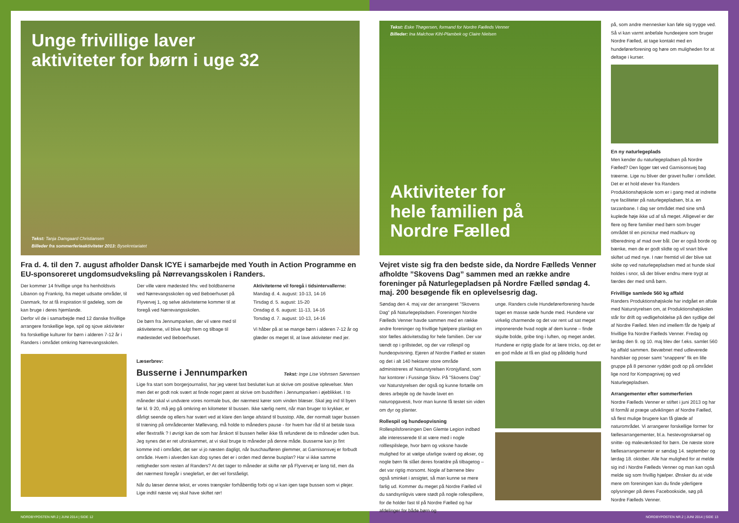Unge frivillige laver
aktiviteter for børn i uge 32
Tekst: Tanja Damgaard Christiansen
Billeder fra sommerferieaktiviteter 2013: Bysekretariatet
Fra d. 4. til den 7. august afholder Dansk ICYE i samarbejde med Youth in Action Programme en EU-sponsoreret ungdomsudveksling på Nørrevangsskolen i Randers.
Der kommer 14 frivillige unge fra henholdsvis Libanon og Frankrig, fra meget udsatte områder, til Danmark, for at få inspiration til gadeleg, som de kan bruge i deres hjemlande.
Derfor vil de i samarbejde med 12 danske frivillige arrangere forskellige lege, spil og sjove aktiviteter fra forskellige kulturer for børn i alderen 7-12 år i Randers i området omkring Nørrevangsskolen.
Der ville være mødested hhv. ved boldbanerne ved Nørrevangsskolen og ved Beboerhuset på Flyvervej 1, og selve aktiviteterne kommer til at foregå ved Nørrevangsskolen.
De børn fra Jennumparken, der vil være med til aktiviteterne, vil blive fulgt frem og tilbage til mødestedet ved Beboerhuset.
Aktiviteterne vil foregå i tidsintervallerne:
Mandag d. 4. august: 10-13, 14-16
Tirsdag d. 5. august: 15-20
Onsdag d. 6. august: 11-13, 14-16
Torsdag d. 7. august: 10-13, 14-16
Vi håber på at se mange børn i alderen 7-12 år og glæder os meget til, at lave aktiviteter med jer.
Læserbrev:
Busserne i Jennumparken Tekst: Inge Lise Vohnsen Sørensen
Lige fra start som borgerjournalist, har jeg været fast besluttet kun at skrive om positive oplevelser. Men men det er godt nok svært at finde noget pænt at skrive om busdriften i Jennumparken i øjeblikket. I to måneder skal vi undvære vores normale bus, der nærmest kører som vinden blæser. Skal jeg ind til byen før kl. 9 20, må jeg gå omkring en kilometer til bussen. Ikke særlig nemt, når man bruger to krykker, er dårligt seende og ellers har svært ved at klare den lange afstand til busstop. Alle, der normalt tager bussen til træning på områdecenter Møllevang, må holde to måneders pause - for hvem har råd til at betale taxa eller flextrafik ? I øvrigt kan de som har årskort til bussen heller ikke få refunderet de to måneder uden bus.
Jeg synes det er ret uforskammet, at vi skal bruge to måneder på denne måde. Busserne kan jo fint komme ind i området, det ser vi jo næsten dagligt, når buschaufføren glemmer, at Garnisonsvej er forbudt område. Hvem i alverden kan dog synes det er i orden med denne busplan? Har vi ikke samme rettigheder som resten af Randers? At det tager to måneder at skifte rør på Flyvervej er lang tid, men da det nærmest foregår i sneglefart, er det vel forståeligt.
Når du læser denne tekst, er vores trængsler forhåbentlig forbi og vi kan igen tage bussen som vi plejer. Lige indtil næste vej skal have skiftet rør!
NORDBYPOSTEN NR.2 | JUNI 2014 | SIDE 12
Tekst: Eske Thøgersen, formand for Nordre Fælleds Venner
Billeder: Ina Malchow Kihl-Plambek og Claire Nielsen
Aktiviteter for
hele familien på
Nordre Fælled
Vejret viste sig fra den bedste side, da Nordre Fælleds Venner afholdte ”Skovens Dag” sammen med an række andre foreninger på Naturlegepladsen på Nordre Fælled søndag 4. maj. 200 besøgende fik en oplevelsesrig dag.
Søndag den 4. maj var der arrangeret ”Skovens Dag” på Naturlegepladsen. Foreningen Nordre Fælleds Venner havde sammen med en række andre foreninger og frivillige hjælpere planlagt en stor fælles aktivitetsdag for hele familien. Der var tændt op i grillstedet, og der var rollespil og hundeopvisning. Ejeren af Nordre Fælled er staten og det i alt 140 hektarer store område administreres af Naturstyrelsen Kronjylland, som har kontorer i Fussingø Skov. På ”Skovens Dag” var Naturstyrelsen der også og kunne fortælle om deres arbejde og de havde lavet en naturopgavesti, hvor man kunne få testet sin viden om dyr og planter.
Rollespil og hundeopvisning
Rollespilsforeningen Den Glemte Legion indbød alle interesserede til at være med i nogle rolllespilslege, hvor børn og voksne havde mulighed for at vælge ufarlige sværd og økser, og nogle børn fik slået deres forældre på tilbagetog – det var rigtig morsomt. Nogle af børnene blev også sminket i ansigtet, så man kunne se mere farlig ud. Kommer du meget på Nordre Fælled vil du sandsynligvis være stødt på nogle rollespillere, for de holder fast til på Nordre Fælled og har afdelinger for både børn og
unge. Randers civile Hundeførerforening havde taget en masse søde hunde med. Hundene var virkelig charmende og det var rent ud sat meget imponerende hvad nogle af dem kunne – finde skjulte bolde, gribe ting i luften, og meget andet. Hundene er rigtig glade for at lære tricks, og det er en god måde at få en glad og pålidelig hund
på, som andre mennesker kan føle sig trygge ved. Så vi kan varmt anbefale hundeejere som bruger Nordre Fælled, at tage kontakt med en hundeførerforening og høre om muligheden for at deltage i kurser.
En ny naturlegeplads
Men kender du naturlegepladsen på Nordre Fælled? Den ligger tæt ved Garnisonsvej bag træerne. Lige nu bliver der gravet huller i området. Det er et hold elever fra Randers Produktionshøjskole som er i gang med at indrette nye faciliteter på naturlegepladsen, bl.a. en tarzanbane. I dag ser området med sine små kuplede høje ikke ud af så meget. Alligevel er der flere og flere familier med børn som bruger området til en picnictur med madkurv og tilberedning af mad over bål. Der er også borde og bænke, men de er godt slidte og vil snart blive skiftet ud med nye. I nær fremtid vil der blive sat skilte op ved naturlegepladsen med at hunde skal holdes i snor, så der bliver endnu mere trygt at færdes der med små børn.
Frivillige samlede 560 kg affald
Randers Produktionshøjskole har indgået en aftale med Naturstyrelsen om, at Produktionshøjskolen står for drift og vedligeholdelse på den sydlige del af Nordre Fælled. Men ind imellem får de hjælp af frivillige fra Nordre Fælleds Venner. Fredag og lørdag den 9. og 10. maj blev der f.eks. samlet 560 kg affald sammen. Bevæbnet med udleverede handsker og poser samt ”snappere” fik en lille gruppe på 8 personer ryddet godt op på området lige nord for Kompagnivej og ved Naturlegepladsen.
Arrangementer efter sommerferien
Nordre Fælleds Venner er stiftet i juni 2013 og har til formål at præge udviklingen af Nordre Fælled, så flest mulige brugere kan få glæde af naturområdet. Vi arrangerer forskellige former for fællesarrangementer, bl.a. hestevognskørsel og snitte- og maleværksted for børn. De næste store fællesarrangementer er søndag 14. september og lørdag 18. oktober. Alle har mulighed for at melde sig ind i Nordre Fælleds Venner og man kan også melde sig som frivillig hjælper. Ønsker du at vide mere om foreningen kan du finde yderligere oplysninger på deres Facebookside, søg på Nordre Fælleds Venner.
NORDBYPOSTEN NR.2 | JUNI 2014 | SIDE 13